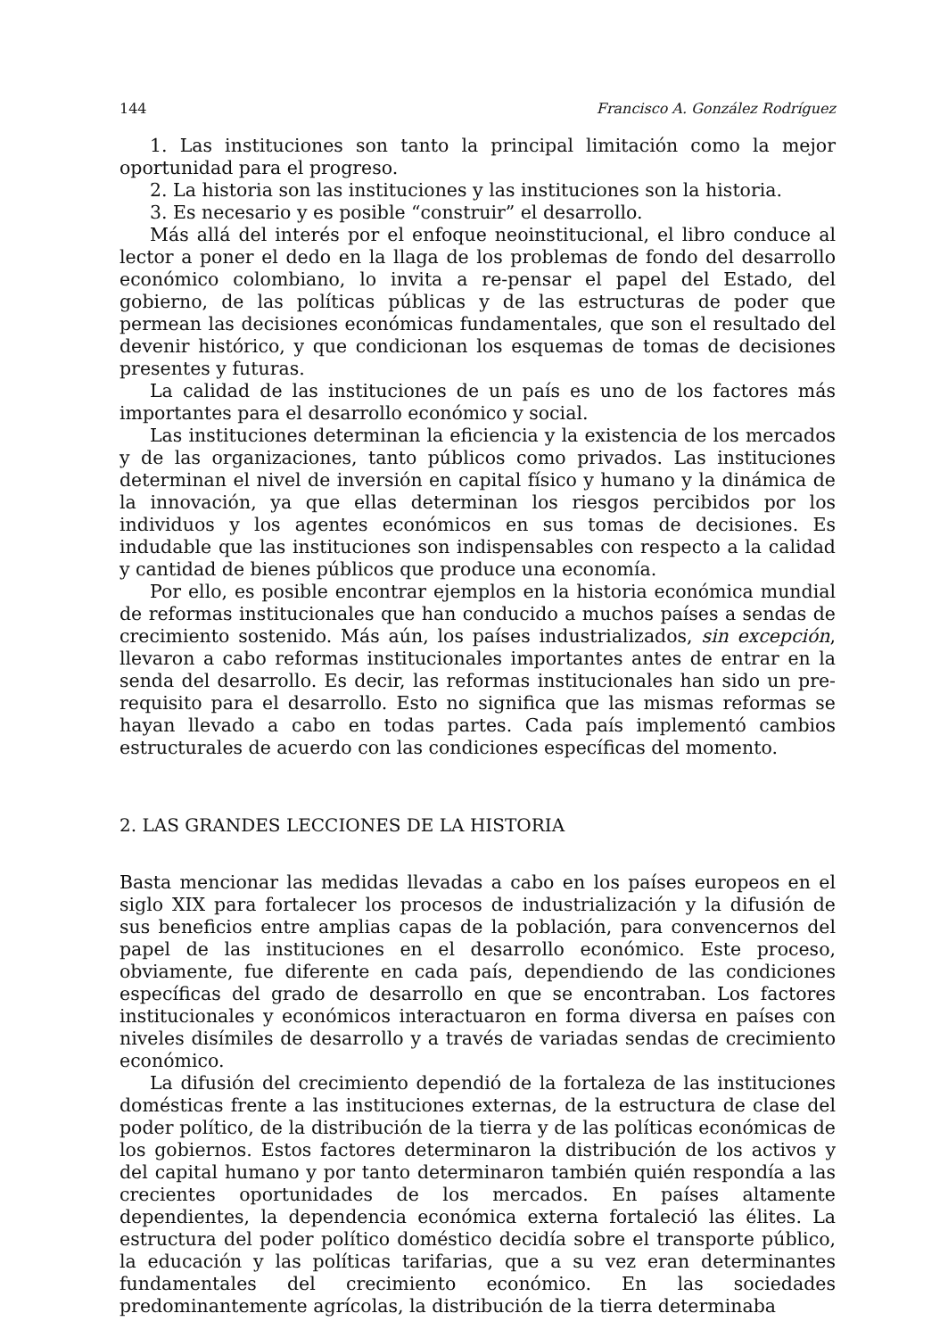144 Francisco A. González Rodríguez
1. Las instituciones son tanto la principal limitación como la mejor oportunidad para el progreso.
2. La historia son las instituciones y las instituciones son la historia.
3. Es necesario y es posible “construir” el desarrollo.
Más allá del interés por el enfoque neoinstitucional, el libro conduce al lector a poner el dedo en la llaga de los problemas de fondo del desarrollo económico colombiano, lo invita a re-pensar el papel del Estado, del gobierno, de las políticas públicas y de las estructuras de poder que permean las decisiones económicas fundamentales, que son el resultado del devenir histórico, y que condicionan los esquemas de tomas de decisiones presentes y futuras.
La calidad de las instituciones de un país es uno de los factores más importantes para el desarrollo económico y social.
Las instituciones determinan la eficiencia y la existencia de los mercados y de las organizaciones, tanto públicos como privados. Las instituciones determinan el nivel de inversión en capital físico y humano y la dinámica de la innovación, ya que ellas determinan los riesgos percibidos por los individuos y los agentes económicos en sus tomas de decisiones. Es indudable que las instituciones son indispensables con respecto a la calidad y cantidad de bienes públicos que produce una economía.
Por ello, es posible encontrar ejemplos en la historia económica mundial de reformas institucionales que han conducido a muchos países a sendas de crecimiento sostenido. Más aún, los países industrializados, sin excepción, llevaron a cabo reformas institucionales importantes antes de entrar en la senda del desarrollo. Es decir, las reformas institucionales han sido un pre-requisito para el desarrollo. Esto no significa que las mismas reformas se hayan llevado a cabo en todas partes. Cada país implementó cambios estructurales de acuerdo con las condiciones específicas del momento.
2. LAS GRANDES LECCIONES DE LA HISTORIA
Basta mencionar las medidas llevadas a cabo en los países europeos en el siglo XIX para fortalecer los procesos de industrialización y la difusión de sus beneficios entre amplias capas de la población, para convencernos del papel de las instituciones en el desarrollo económico. Este proceso, obviamente, fue diferente en cada país, dependiendo de las condiciones específicas del grado de desarrollo en que se encontraban. Los factores institucionales y económicos interactuaron en forma diversa en países con niveles disímiles de desarrollo y a través de variadas sendas de crecimiento económico.
La difusión del crecimiento dependió de la fortaleza de las instituciones domésticas frente a las instituciones externas, de la estructura de clase del poder político, de la distribución de la tierra y de las políticas económicas de los gobiernos. Estos factores determinaron la distribución de los activos y del capital humano y por tanto determinaron también quién respondía a las crecientes oportunidades de los mercados. En países altamente dependientes, la dependencia económica externa fortaleció las élites. La estructura del poder político doméstico decidía sobre el transporte público, la educación y las políticas tarifarias, que a su vez eran determinantes fundamentales del crecimiento económico. En las sociedades predominantemente agrícolas, la distribución de la tierra determinaba